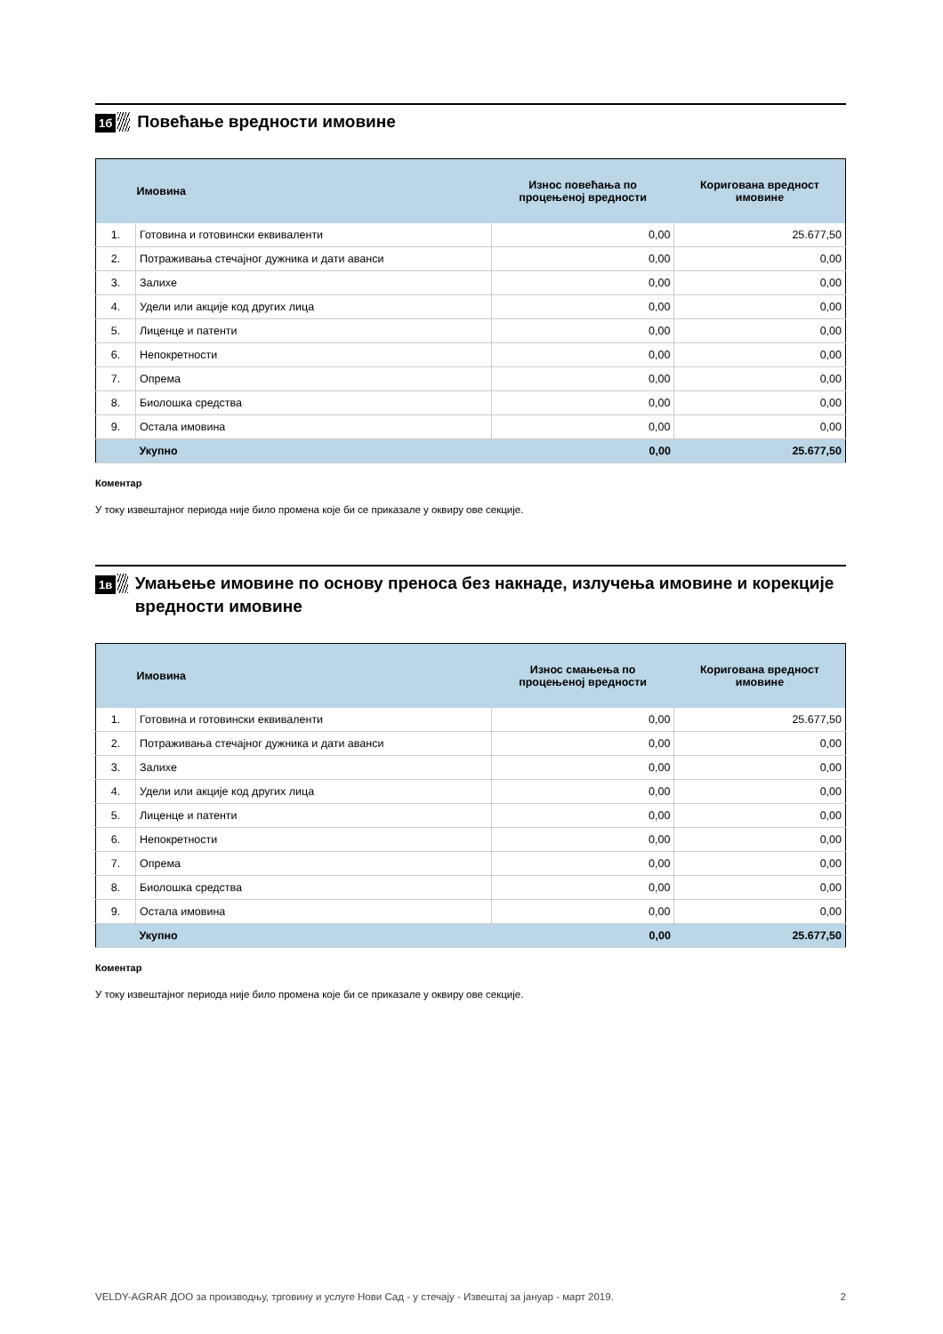1б
Повећање вредности имовине
| | Имовина | Износ повећања по процењеној вредности | Коригована вредност имовине |
| --- | --- | --- | --- |
| 1. | Готовина и готовински еквиваленти | 0,00 | 25.677,50 |
| 2. | Потраживања стечајног дужника и дати аванси | 0,00 | 0,00 |
| 3. | Залихе | 0,00 | 0,00 |
| 4. | Удели или акције код других лица | 0,00 | 0,00 |
| 5. | Лиценце и патенти | 0,00 | 0,00 |
| 6. | Непокретности | 0,00 | 0,00 |
| 7. | Опрема | 0,00 | 0,00 |
| 8. | Биолошка средства | 0,00 | 0,00 |
| 9. | Остала имовина | 0,00 | 0,00 |
| | Укупно | 0,00 | 25.677,50 |
Коментар
У току извештајног периода није било промена које би се приказале у оквиру ове секције.
1в
Умањење имовине по основу преноса без накнаде, излучења имовине и корекције вредности имовине
| | Имовина | Износ смањења по процењеној вредности | Коригована вредност имовине |
| --- | --- | --- | --- |
| 1. | Готовина и готовински еквиваленти | 0,00 | 25.677,50 |
| 2. | Потраживања стечајног дужника и дати аванси | 0,00 | 0,00 |
| 3. | Залихе | 0,00 | 0,00 |
| 4. | Удели или акције код других лица | 0,00 | 0,00 |
| 5. | Лиценце и патенти | 0,00 | 0,00 |
| 6. | Непокретности | 0,00 | 0,00 |
| 7. | Опрема | 0,00 | 0,00 |
| 8. | Биолошка средства | 0,00 | 0,00 |
| 9. | Остала имовина | 0,00 | 0,00 |
| | Укупно | 0,00 | 25.677,50 |
Коментар
У току извештајног периода није било промена које би се приказале у оквиру ове секције.
VELDY-AGRAR ДОО за производњу, трговину и услуге Нови Сад - у стечају - Извештај за јануар - март 2019. 2